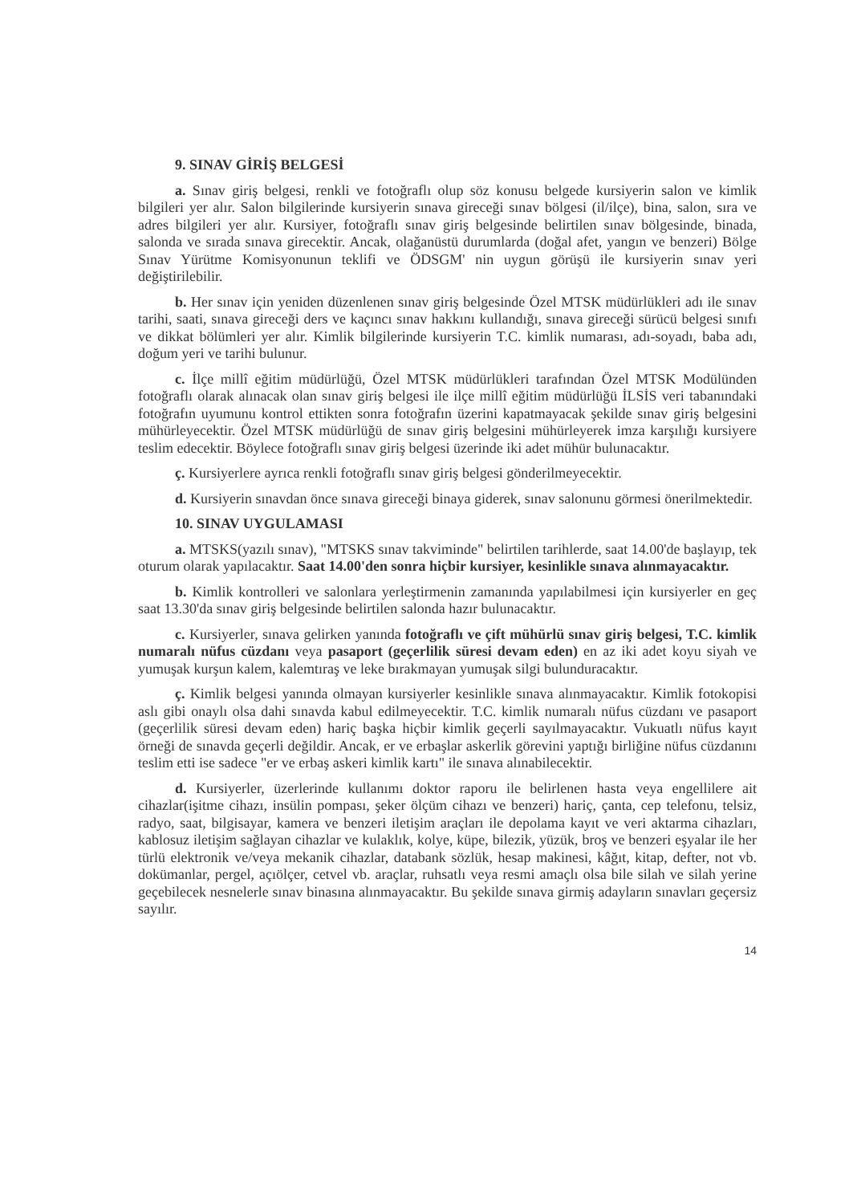9. SINAV GİRİŞ BELGESİ
a. Sınav giriş belgesi, renkli ve fotoğraflı olup söz konusu belgede kursiyerin salon ve kimlik bilgileri yer alır. Salon bilgilerinde kursiyerin sınava gireceği sınav bölgesi (il/ilçe), bina, salon, sıra ve adres bilgileri yer alır. Kursiyer, fotoğraflı sınav giriş belgesinde belirtilen sınav bölgesinde, binada, salonda ve sırada sınava girecektir. Ancak, olağanüstü durumlarda (doğal afet, yangın ve benzeri) Bölge Sınav Yürütme Komisyonunun teklifi ve ÖDSGM' nin uygun görüşü ile kursiyerin sınav yeri değiştirilebilir.
b. Her sınav için yeniden düzenlenen sınav giriş belgesinde Özel MTSK müdürlükleri adı ile sınav tarihi, saati, sınava gireceği ders ve kaçıncı sınav hakkını kullandığı, sınava gireceği sürücü belgesi sınıfı ve dikkat bölümleri yer alır. Kimlik bilgilerinde kursiyerin T.C. kimlik numarası, adı-soyadı, baba adı, doğum yeri ve tarihi bulunur.
c. İlçe millî eğitim müdürlüğü, Özel MTSK müdürlükleri tarafından Özel MTSK Modülünden fotoğraflı olarak alınacak olan sınav giriş belgesi ile ilçe millî eğitim müdürlüğü İLSİS veri tabanındaki fotoğrafın uyumunu kontrol ettikten sonra fotoğrafın üzerini kapatmayacak şekilde sınav giriş belgesini mühürleyecektir. Özel MTSK müdürlüğü de sınav giriş belgesini mühürleyerek imza karşılığı kursiyere teslim edecektir. Böylece fotoğraflı sınav giriş belgesi üzerinde iki adet mühür bulunacaktır.
ç. Kursiyerlere ayrıca renkli fotoğraflı sınav giriş belgesi gönderilmeyecektir.
d. Kursiyerin sınavdan önce sınava gireceği binaya giderek, sınav salonunu görmesi önerilmektedir.
10. SINAV UYGULAMASI
a. MTSKS(yazılı sınav), "MTSKS sınav takviminde" belirtilen tarihlerde, saat 14.00'de başlayıp, tek oturum olarak yapılacaktır. Saat 14.00'den sonra hiçbir kursiyer, kesinlikle sınava alınmayacaktır.
b. Kimlik kontrolleri ve salonlara yerleştirmenin zamanında yapılabilmesi için kursiyerler en geç saat 13.30'da sınav giriş belgesinde belirtilen salonda hazır bulunacaktır.
c. Kursiyerler, sınava gelirken yanında fotoğraflı ve çift mühürlü sınav giriş belgesi, T.C. kimlik numaralı nüfus cüzdanı veya pasaport (geçerlilik süresi devam eden) en az iki adet koyu siyah ve yumuşak kurşun kalem, kalemtıraş ve leke bırakmayan yumuşak silgi bulunduracaktır.
ç. Kimlik belgesi yanında olmayan kursiyerler kesinlikle sınava alınmayacaktır. Kimlik fotokopisi aslı gibi onaylı olsa dahi sınavda kabul edilmeyecektir. T.C. kimlik numaralı nüfus cüzdanı ve pasaport (geçerlilik süresi devam eden) hariç başka hiçbir kimlik geçerli sayılmayacaktır. Vukuatlı nüfus kayıt örneği de sınavda geçerli değildir. Ancak, er ve erbaşlar askerlik görevini yaptığı birliğine nüfus cüzdanını teslim etti ise sadece "er ve erbaş askeri kimlik kartı" ile sınava alınabilecektir.
d. Kursiyerler, üzerlerinde kullanımı doktor raporu ile belirlenen hasta veya engellilere ait cihazlar(işitme cihazı, insülin pompası, şeker ölçüm cihazı ve benzeri) hariç, çanta, cep telefonu, telsiz, radyo, saat, bilgisayar, kamera ve benzeri iletişim araçları ile depolama kayıt ve veri aktarma cihazları, kablosuz iletişim sağlayan cihazlar ve kulaklık, kolye, küpe, bilezik, yüzük, broş ve benzeri eşyalar ile her türlü elektronik ve/veya mekanik cihazlar, databank sözlük, hesap makinesi, kâğıt, kitap, defter, not vb. dokümanlar, pergel, açıölçer, cetvel vb. araçlar, ruhsatlı veya resmi amaçlı olsa bile silah ve silah yerine geçebilecek nesnelerle sınav binasına alınmayacaktır. Bu şekilde sınava girmiş adayların sınavları geçersiz sayılır.
14